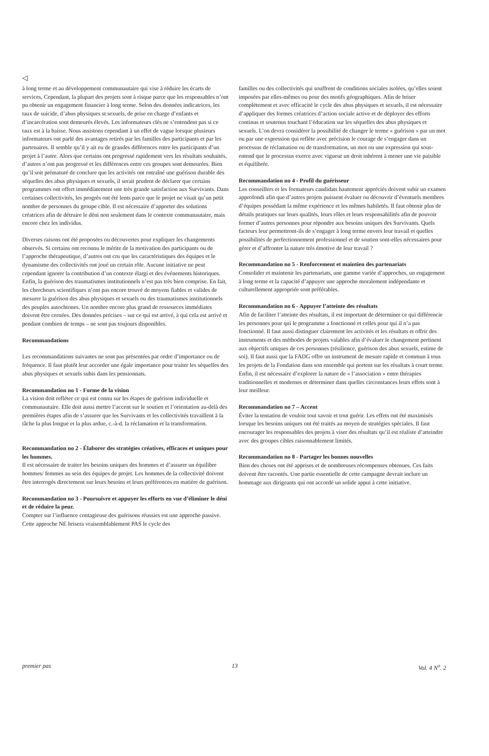◁
à long terme et au développement communautaire qui vise à réduire les écarts de services, Cependant, la plupart des projets sont à risque parce que les responsables n’ont pu obtenir un engagement financier à long terme. Selon des données indicatrices, les taux de suicide, d’abus physiques st sexuels, de prise en charge d’enfants et d’incarcération sont demeurés élevés. Les informateurs clés ne s’entendent pas si ce taux est à la baisse. Nous assistons cependant à un effet de vague lorsque plusieurs informateurs ont parlé des avantages retirés par les familles des participants et par les partenaires. Il semble qu’il y ait eu de grandes différences entre les participants d’un projet à l’autre. Alors que certains ont progressé rapidement vers les résultats souhaités, d’autres n’ont pas progressé et les différences entre ces groupes sont demeurées. Bien qu’il soit prématuré de conclure que les activités ont entraîné une guérison durable des séquelles des abus physiques et sexuels, il serait prudent de déclarer que certains programmes ont offert immédiatement une très grande satisfaction aux Survivants. Dans certaines collectivités, les progrès ont été lents parce que le projet ne visait qu’un petit nombre de personnes du groupe cible. Il est nécessaire d’apporter des solutions créatrices afin de détruire le déni non seulement dans le contexte communautaire, mais encore chez les individus.
Diverses raisons ont été proposées ou découvertes pour expliquer les changements observés. Si certains ont reconnu le mérite de la motivation des participants ou de l’approche thérapeutique, d’autres ont cru que les caractéristiques des équipes et le dynamisme des collectivités ont joué un certain rôle. Aucune initiative ne peut cependant ignorer la contribution d’un contexte élargi et des événements historiques. Enfin, la guérison des traumatismes institutionnels n’est pas très bien comprise. En fait, les chercheurs scientifiques n’ont pas encore trouvé de moyens fiables et valides de mesurer la guérison des abus physiques et sexuels ou des traumatismes institutionnels des peuples autochtones. Un nombre encore plus grand de ressources immédiates doivent être cernées. Des données précises – sur ce qui est arrivé, à qui cela est arrivé et pendant combien de temps – ne sont pas toujours disponibles.
Recommandations
Les recommandations suivantes ne sont pas présentées par ordre d’importance ou de fréquence. Il faut plutôt leur accorder une égale importance pour traiter les séquelles des abus physiques et sexuels subis dans les pensionnats.
Recommandation no 1 - Forme de la vision
La vision doit refléter ce qui est connu sur les étapes de guérison individuelle et communautaire. Elle doit aussi mettre l’accent sur le soutien et l’orientation au-delà des premières étapes afin de s’assurer que les Survivants et les collectivités travaillent à la tâche la plus longue et la plus ardue, c.-à-d. la réclamation et la transformation.
Recommandation no 2 - Élaborer des stratégies créatives, efficaces et uniques pour les hommes.
Il est nécessaire de traiter les besoins uniques des hommes et d’assurer un équilibre hommes/ femmes au sein des équipes de projet. Les hommes de la collectivité doivent être interrogés directement sur leurs besoins et leurs préférences en matière de guérison.
Recommandation no 3 - Poursuivre et appuyer les efforts en vue d’éliminer le déni et de réduire la peur.
Compter sur l’influence contagieuse des guérisons réussies est une approche passive. Cette approche NE brisera vraisemblablement PAS le cycle des
familles ou des collectivités qui souffrent de conditions sociales isolées, qu’elles soient imposées par elles-mêmes ou pour des motifs géographiques. Afin de briser complètement et avec efficacité le cycle des abus physiques et sexuels, il est nécessaire d’appliquer des formes créatrices d’action sociale active et de déployer des efforts continus et soutenus touchant l’éducation sur les séquelles des abus physiques et sexuels. L’on devra considérer la possibilité de changer le terme « guérison » par un mot ou par une expression qui reflète avec précision le courage de s’engager dans un processus de réclamation ou de transformation, un mot ou une expression qui sous-entend que le processus exerce avec vigueur un droit inhérent à mener une vie paisible et équilibrée.
Recommandation no 4 - Profil du guérisseur
Les conseillers et les formateurs candidats hautement appréciés doivent subir un examen approfondi afin que d’autres projets puissent évaluer ou découvrir d’éventuels membres d’équipes possédant la même expérience et les mêmes habiletés. Il faut obtenir plus de détails pratiques sur leurs qualités, leurs rôles et leurs responsabilités afin de pouvoir former d’autres personnes pour répondre aux besoins uniques des Survivants. Quels facteurs leur permettront-ils de s’engager à long terme envers leur travail et quelles possibilités de perfectionnement professionnel et de soutien sont-elles nécessaires pour gérer et d’affronter la nature très émotive de leur travail ?
Recommandation no 5 - Renforcement et maintien des partenariats
Consolider et maintenir les partenariats, une gamme variée d’approches, un engagement à long terme et la capacité d’appuyer une approche moralement indépendante et culturellement appropriée sont préférables.
Recommandation no 6 - Appuyer l’atteinte des résultats
Afin de faciliter l’atteinte des résultats, il est important de déterminer ce qui différencie les personnes pour qui le programme a fonctionné et celles pour qui il n’a pas fonctionné. Il faut aussi distinguer clairement les activités et les résultats et offrir des instruments et des méthodes de projets valables afin d’évaluer le changement pertinent aux objectifs uniques de ces personnes (résilience, guérison des abus sexuels, estime de soi). Il faut aussi que la FADG offre un instrument de mesure rapide et commun à tous les projets de la Fondation dans son ensemble qui portent sur les résultats à court terme. Enfin, il est nécessaire d’explorer la nature de « l’association » entre thérapies traditionnelles et modernes et déterminer dans quelles circonstances leurs effets sont à leur meilleur.
Recommandation no 7 – Accent
Éviter la tentation de vouloir tout savoir et tout guérir. Les effets ont été maximisés lorsque les besoins uniques ont été traités au moyen de stratégies spéciales. Il faut encourager les responsables des projets à viser des résultats qu’il est réaliste d’atteindre avec des groupes cibles raisonnablement limités.
Recommandation no 8 - Partager les bonnes nouvelles
Bien des choses ont été apprises et de nombreuses récompenses obtenues. Ces faits doivent être racontés. Une partie essentielle de cette campagne devrait inclure un hommage aux dirigeants qui ont accordé un solide appui à cette initiative.
premier pas 13 Vol. 4 N<sup>o</sup>. 2